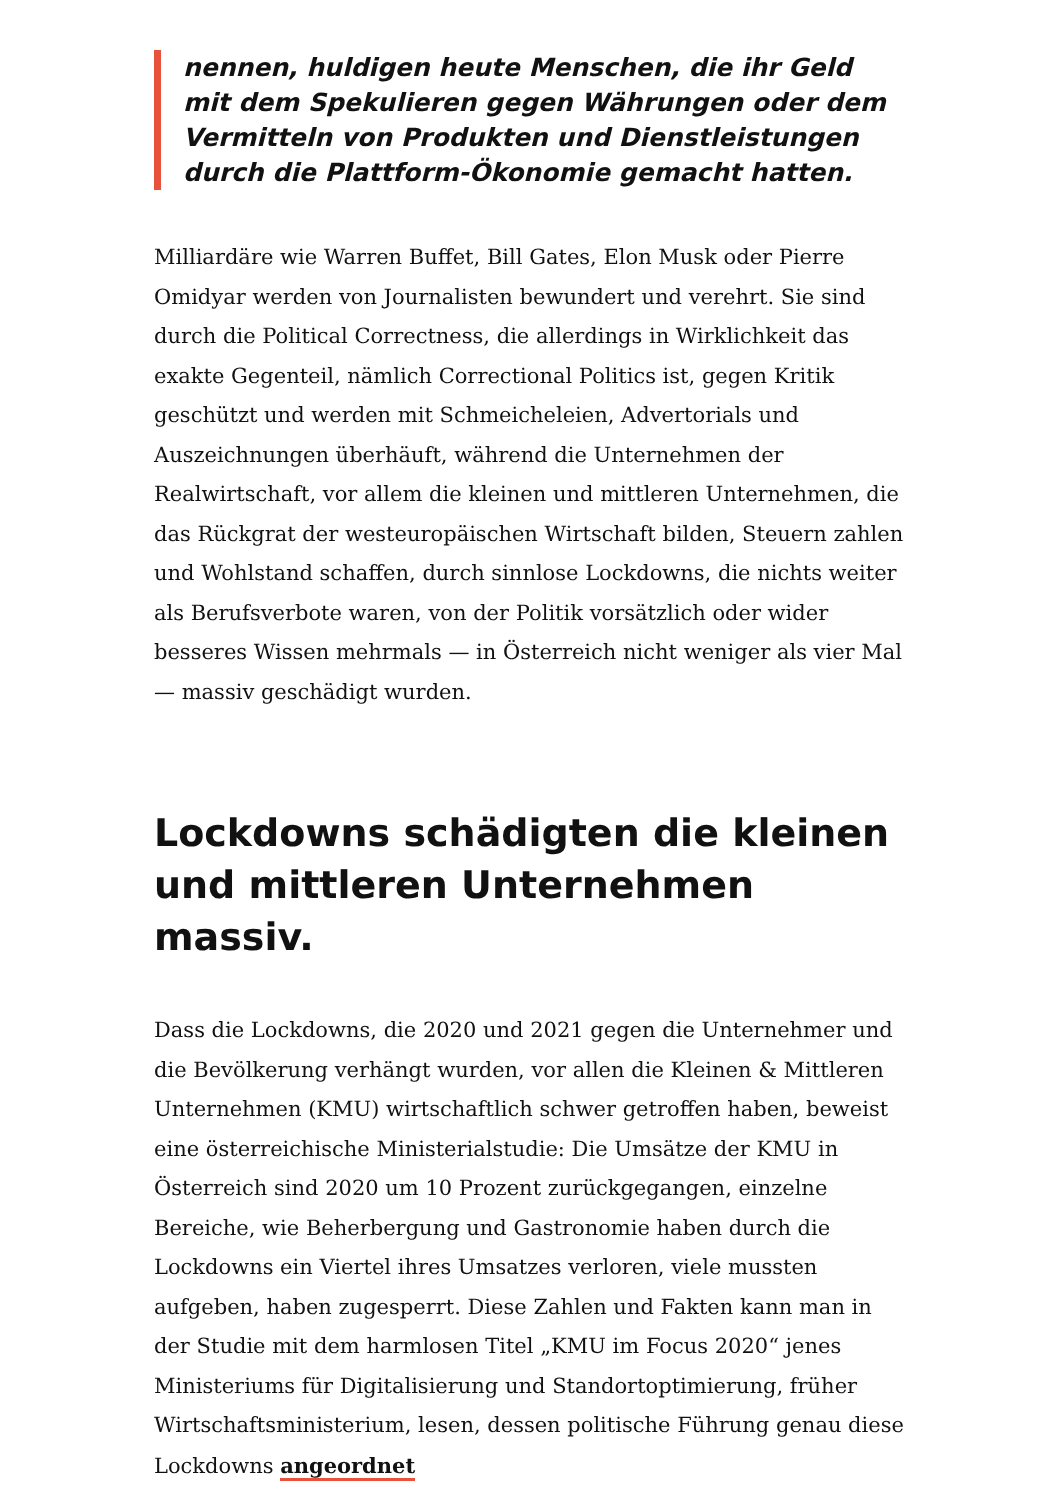nennen, huldigen heute Menschen, die ihr Geld mit dem Spekulieren gegen Währungen oder dem Vermitteln von Produkten und Dienstleistungen durch die Plattform-Ökonomie gemacht hatten.
Milliardäre wie Warren Buffet, Bill Gates, Elon Musk oder Pierre Omidyar werden von Journalisten bewundert und verehrt. Sie sind durch die Political Correctness, die allerdings in Wirklichkeit das exakte Gegenteil, nämlich Correctional Politics ist, gegen Kritik geschützt und werden mit Schmeicheleien, Advertorials und Auszeichnungen überhäuft, während die Unternehmen der Realwirtschaft, vor allem die kleinen und mittleren Unternehmen, die das Rückgrat der westeuropäischen Wirtschaft bilden, Steuern zahlen und Wohlstand schaffen, durch sinnlose Lockdowns, die nichts weiter als Berufsverbote waren, von der Politik vorsätzlich oder wider besseres Wissen mehrmals — in Österreich nicht weniger als vier Mal — massiv geschädigt wurden.
Lockdowns schädigten die kleinen und mittleren Unternehmen massiv.
Dass die Lockdowns, die 2020 und 2021 gegen die Unternehmer und die Bevölkerung verhängt wurden, vor allen die Kleinen & Mittleren Unternehmen (KMU) wirtschaftlich schwer getroffen haben, beweist eine österreichische Ministerialstudie: Die Umsätze der KMU in Österreich sind 2020 um 10 Prozent zurückgegangen, einzelne Bereiche, wie Beherbergung und Gastronomie haben durch die Lockdowns ein Viertel ihres Umsatzes verloren, viele mussten aufgeben, haben zugesperrt. Diese Zahlen und Fakten kann man in der Studie mit dem harmlosen Titel „KMU im Focus 2020“ jenes Ministeriums für Digitalisierung und Standortoptimierung, früher Wirtschaftsministerium, lesen, dessen politische Führung genau diese Lockdowns angeordnet